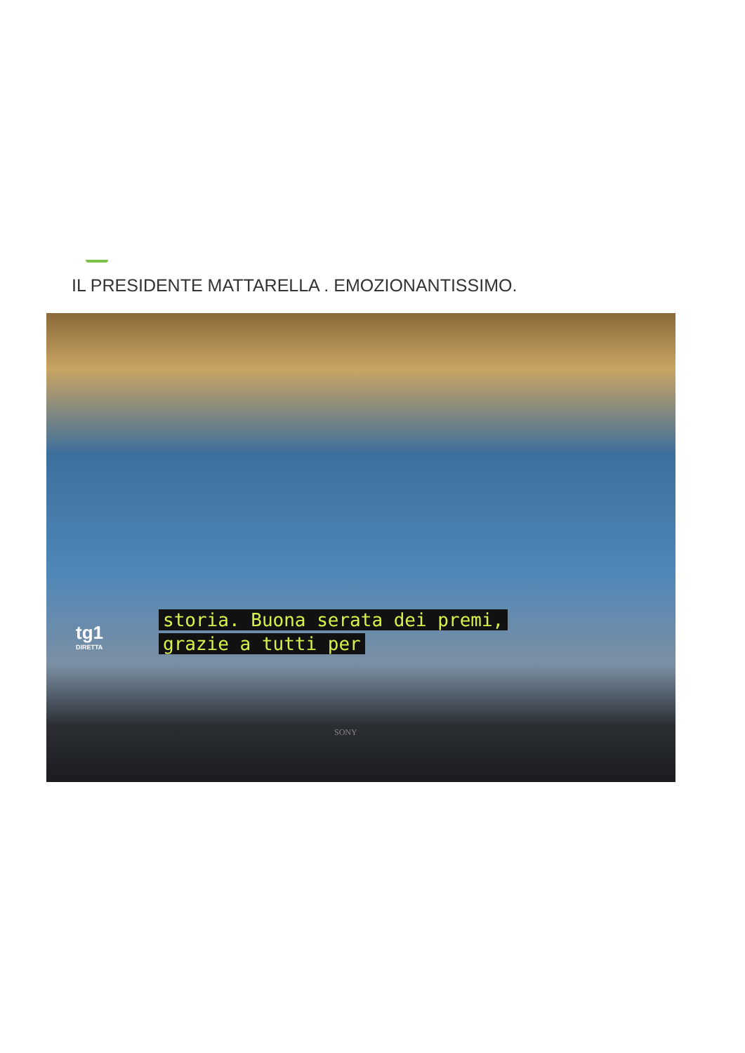IL PRESIDENTE MATTARELLA . EMOZIONANTISSIMO.
tg1
DIRETTA
storia. Buona serata dei premi,
grazie a tutti per
SONY